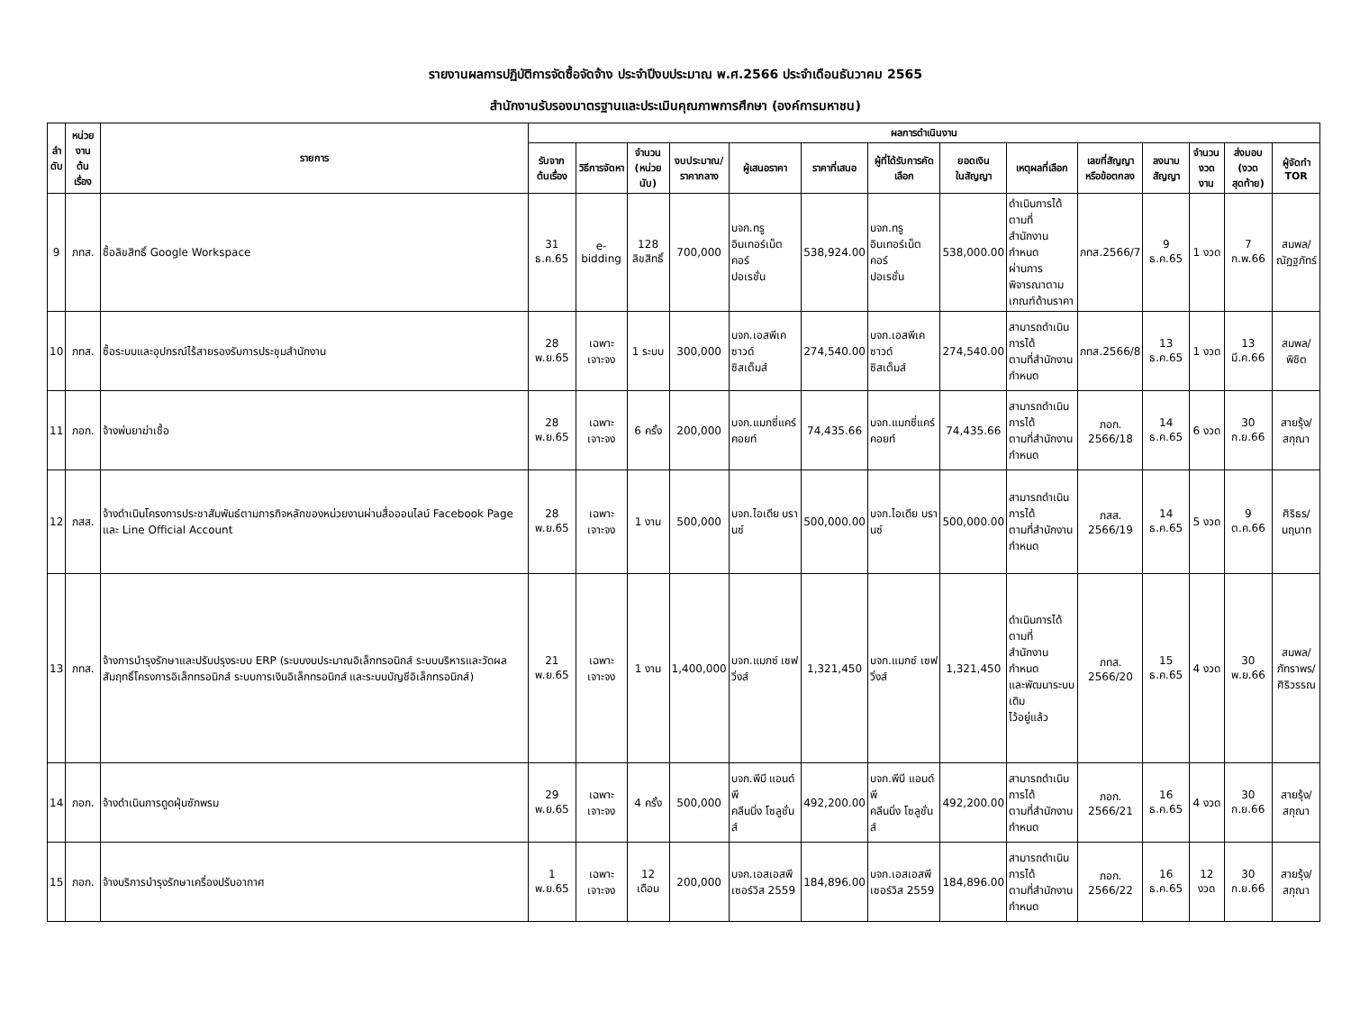รายงานผลการปฏิบัติการจัดซื้อจัดจ้าง ประจำปีงบประมาณ พ.ศ.2566 ประจำเดือนธันวาคม 2565
สำนักงานรับรองมาตรฐานและประเมินคุณภาพการศึกษา (องค์การมหาชน)
| ลำ ดับ | หน่วยงาน ต้นเรื่อง | รายการ | ผลการดำเนินงาน | | | | | | | | | | | | | |
| --- | --- | --- | --- | --- | --- | --- | --- | --- | --- | --- | --- | --- | --- | --- | --- | --- |
| | | | รับจาก ต้นเรื่อง | วิธีการจัดหา | จำนวน (หน่วยนับ) | งบประมาณ/ ราคากลาง | ผู้เสนอราคา | ราคาที่เสนอ | ผู้ที่ได้รับการคัดเลือก | ยอดเงิน ในสัญญา | เหตุผลที่เลือก | เลขที่สัญญา หรือข้อตกลง | ลงนาม สัญญา | จำนวน งวดงาน | ส่งมอบ (งวดสุดท้าย) | ผู้จัดทำ TOR |
| 9 | ภทส. | ซื้อลิขสิทธิ์ Google Workspace | 31 ธ.ค.65 | e-bidding | 128 ลิขสิทธิ์ | 700,000 | บจก.ทรู อินเทอร์เน็ต คอร์ ปอเรชั่น | 538,924.00 | บจก.ทรู อินเทอร์เน็ต คอร์ ปอเรชั่น | 538,000.00 | ดำเนินการได้ตามที่ สำนักงานกำหนด ผ่านการพิจารณาตาม เกณฑ์ด้านราคา | ภทส.2566/7 | 9 ธ.ค.65 | 1 งวด | 7 ก.พ.66 | สมพล/ ณัฏฐภัทร์ |
| 10 | ภทส. | ซื้อระบบและอุปกรณ์ไร้สายรองรับการประชุมสำนักงาน | 28 พ.ย.65 | เฉพาะเจาะจง | 1 ระบบ | 300,000 | บจก.เอสพีเค ซาวด์ ซิสเต็มส์ | 274,540.00 | บจก.เอสพีเค ซาวด์ ซิสเต็มส์ | 274,540.00 | สามารถดำเนินการได้ ตามที่สำนักงานกำหนด | ภทส.2566/8 | 13 ธ.ค.65 | 1 งวด | 13 มี.ค.66 | สมพล/พิชิต |
| 11 | ภอก. | จ้างพ่นยาฆ่าเชื้อ | 28 พ.ย.65 | เฉพาะเจาะจง | 6 ครั้ง | 200,000 | บจก.แมกซี่แคร์ คอยท์ | 74,435.66 | บจก.แมกซี่แคร์ คอยท์ | 74,435.66 | สามารถดำเนินการได้ ตามที่สำนักงานกำหนด | ภอก. 2566/18 | 14 ธ.ค.65 | 6 งวด | 30 ก.ย.66 | สายรุ้ง/ สกุณา |
| 12 | ภสส. | จ้างดำเนินโครงการประชาสัมพันธ์ตามภารกิจหลักของหน่วยงานผ่านสื่อออนไลน์ Facebook Page และ Line Official Account | 28 พ.ย.65 | เฉพาะเจาะจง | 1 งาน | 500,000 | บจก.ไอเดีย บรานซ์ | 500,000.00 | บจก.ไอเดีย บรานซ์ | 500,000.00 | สามารถดำเนินการได้ ตามที่สำนักงานกำหนด | ภสส. 2566/19 | 14 ธ.ค.65 | 5 งวด | 9 ต.ค.66 | ศิริธร/ นฤนาท |
| 13 | ภทส. | จ้างการบำรุงรักษาและปรับปรุงระบบ ERP (ระบบงบประมาณอิเล็กทรอนิกส์ ระบบบริหารและวัดผลสัมฤทธิ์โครงการอิเล็กทรอนิกส์ ระบบการเงินอิเล็กทรอนิกส์ และระบบบัญชีอิเล็กทรอนิกส์) | 21 พ.ย.65 | เฉพาะเจาะจง | 1 งาน | 1,400,000 | บจก.แมกซ์ เซฟวิ่งส์ | 1,321,450 | บจก.แมกซ์ เซฟวิ่งส์ | 1,321,450 | ดำเนินการได้ตามที่ สำนักงานกำหนด และพัฒนาระบบเดิม ไว้อยู่แล้ว | ภทส. 2566/20 | 15 ธ.ค.65 | 4 งวด | 30 พ.ย.66 | สมพล/ ภัทราพร/ ศิริวรรณ |
| 14 | ภอก. | จ้างดำเนินการดูดฝุ่นซักพรม | 29 พ.ย.65 | เฉพาะเจาะจง | 4 ครั้ง | 500,000 | บจก.พีบี แอนด์ พี คลีนนิ่ง โซลูชั่นส์ | 492,200.00 | บจก.พีบี แอนด์ พี คลีนนิ่ง โซลูชั่นส์ | 492,200.00 | สามารถดำเนินการได้ ตามที่สำนักงานกำหนด | ภอก. 2566/21 | 16 ธ.ค.65 | 4 งวด | 30 ก.ย.66 | สายรุ้ง/ สกุณา |
| 15 | ภอก. | จ้างบริการบำรุงรักษาเครื่องปรับอากาศ | 1 พ.ย.65 | เฉพาะเจาะจง | 12 เดือน | 200,000 | บจก.เอสเอสพี เซอร์วิส 2559 | 184,896.00 | บจก.เอสเอสพี เซอร์วิส 2559 | 184,896.00 | สามารถดำเนินการได้ ตามที่สำนักงานกำหนด | ภอก. 2566/22 | 16 ธ.ค.65 | 12 งวด | 30 ก.ย.66 | สายรุ้ง/ สกุณา |